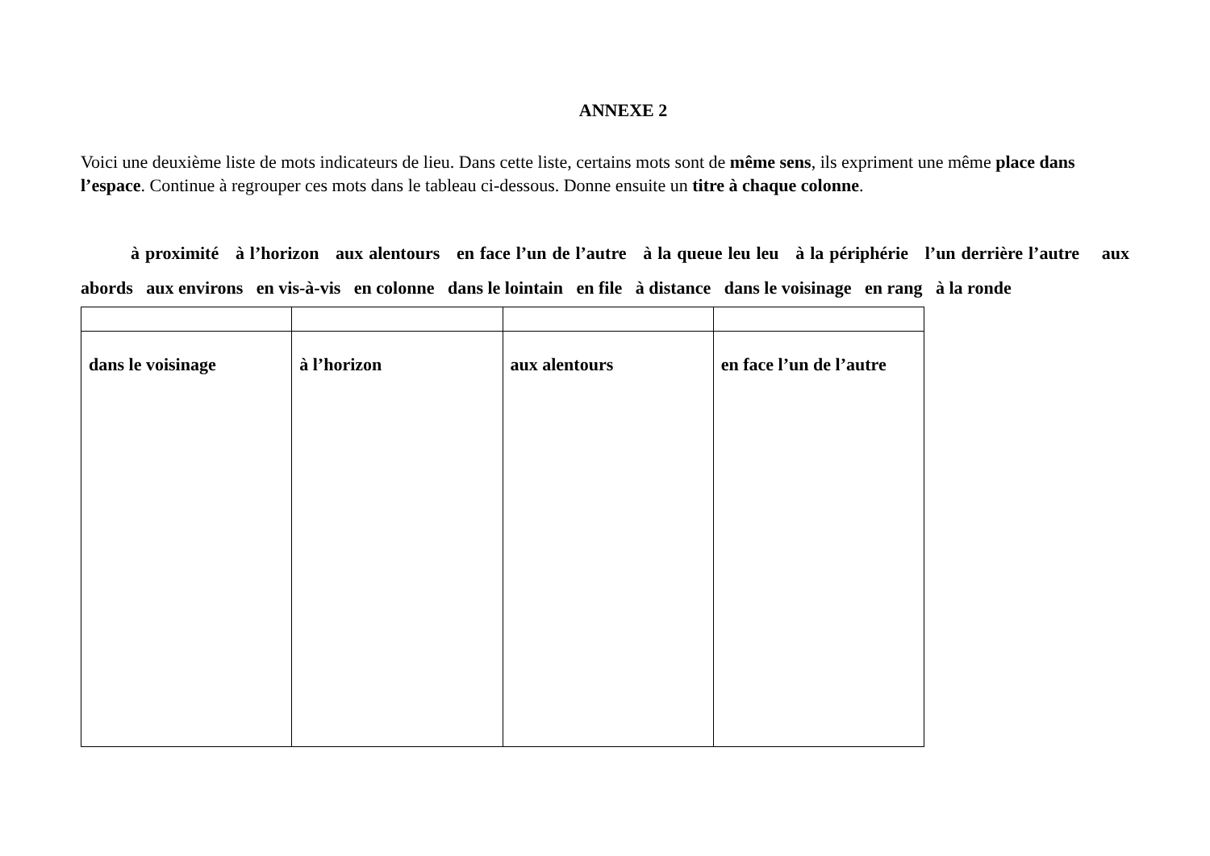ANNEXE 2
Voici une deuxième liste de mots indicateurs de lieu. Dans cette liste, certains mots sont de même sens, ils expriment une même place dans l’espace. Continue à regrouper ces mots dans le tableau ci-dessous. Donne ensuite un titre à chaque colonne.
à proximité à l’horizon aux alentours en face l’un de l’autre à la queue leu leu à la périphérie l’un derrière l’autre aux abords aux environs en vis-à-vis en colonne dans le lointain en file à distance dans le voisinage en rang à la ronde
| dans le voisinage | à l’horizon | aux alentours | en face l’un de l’autre |